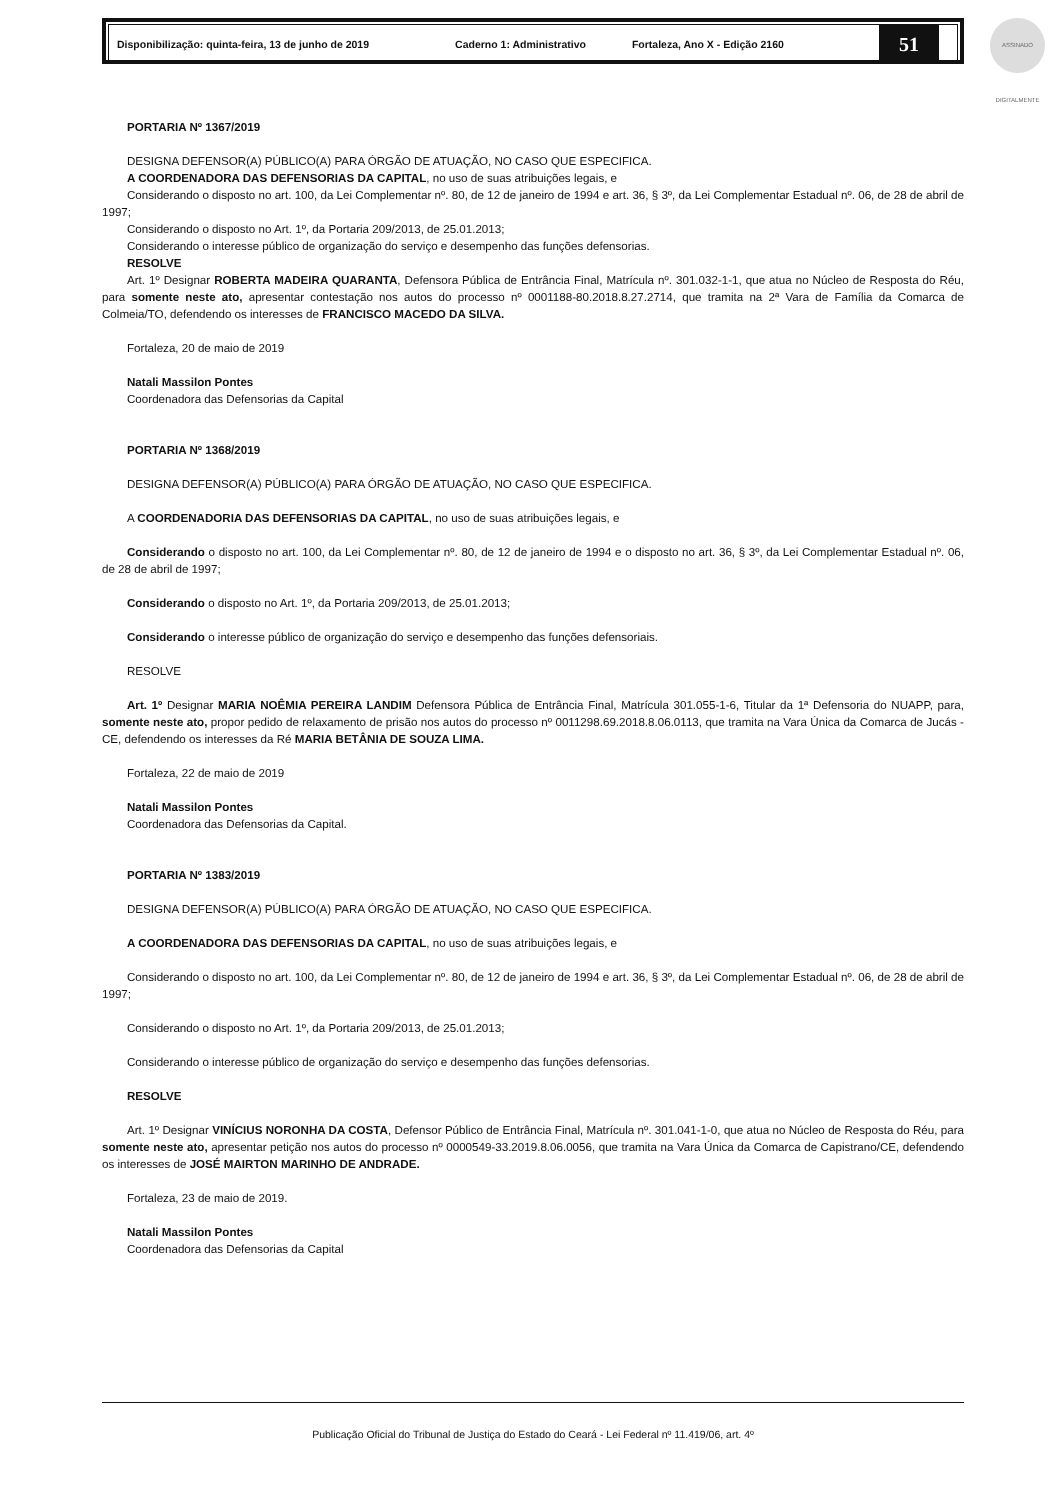Disponibilização: quinta-feira, 13 de junho de 2019 Caderno 1: Administrativo Fortaleza, Ano X - Edição 2160
51
ASSINADO DIGITALMENTE
PORTARIA Nº 1367/2019
DESIGNA DEFENSOR(A) PÚBLICO(A) PARA ÓRGÃO DE ATUAÇÃO, NO CASO QUE ESPECIFICA.
A COORDENADORA DAS DEFENSORIAS DA CAPITAL, no uso de suas atribuições legais, e
Considerando o disposto no art. 100, da Lei Complementar nº. 80, de 12 de janeiro de 1994 e art. 36, § 3º, da Lei Complementar Estadual nº. 06, de 28 de abril de 1997;
Considerando o disposto no Art. 1º, da Portaria 209/2013, de 25.01.2013;
Considerando o interesse público de organização do serviço e desempenho das funções defensorias.
RESOLVE
Art. 1º Designar ROBERTA MADEIRA QUARANTA, Defensora Pública de Entrância Final, Matrícula nº. 301.032-1-1, que atua no Núcleo de Resposta do Réu, para somente neste ato, apresentar contestação nos autos do processo nº 0001188-80.2018.8.27.2714, que tramita na 2ª Vara de Família da Comarca de Colmeia/TO, defendendo os interesses de FRANCISCO MACEDO DA SILVA.
Fortaleza, 20 de maio de 2019
Natali Massilon Pontes
Coordenadora das Defensorias da Capital
PORTARIA Nº 1368/2019
DESIGNA DEFENSOR(A) PÚBLICO(A) PARA ÓRGÃO DE ATUAÇÃO, NO CASO QUE ESPECIFICA.
A COORDENADORIA DAS DEFENSORIAS DA CAPITAL, no uso de suas atribuições legais, e
Considerando o disposto no art. 100, da Lei Complementar nº. 80, de 12 de janeiro de 1994 e o disposto no art. 36, § 3º, da Lei Complementar Estadual nº. 06, de 28 de abril de 1997;
Considerando o disposto no Art. 1º, da Portaria 209/2013, de 25.01.2013;
Considerando o interesse público de organização do serviço e desempenho das funções defensoriais.
RESOLVE
Art. 1º Designar MARIA NOÊMIA PEREIRA LANDIM Defensora Pública de Entrância Final, Matrícula 301.055-1-6, Titular da 1ª Defensoria do NUAPP, para, somente neste ato, propor pedido de relaxamento de prisão nos autos do processo nº 0011298.69.2018.8.06.0113, que tramita na Vara Única da Comarca de Jucás -CE, defendendo os interesses da Ré MARIA BETÂNIA DE SOUZA LIMA.
Fortaleza, 22 de maio de 2019
Natali Massilon Pontes
Coordenadora das Defensorias da Capital.
PORTARIA Nº 1383/2019
DESIGNA DEFENSOR(A) PÚBLICO(A) PARA ÓRGÃO DE ATUAÇÃO, NO CASO QUE ESPECIFICA.
A COORDENADORA DAS DEFENSORIAS DA CAPITAL, no uso de suas atribuições legais, e
Considerando o disposto no art. 100, da Lei Complementar nº. 80, de 12 de janeiro de 1994 e art. 36, § 3º, da Lei Complementar Estadual nº. 06, de 28 de abril de 1997;
Considerando o disposto no Art. 1º, da Portaria 209/2013, de 25.01.2013;
Considerando o interesse público de organização do serviço e desempenho das funções defensorias.
RESOLVE
Art. 1º Designar VINÍCIUS NORONHA DA COSTA, Defensor Público de Entrância Final, Matrícula nº. 301.041-1-0, que atua no Núcleo de Resposta do Réu, para somente neste ato, apresentar petição nos autos do processo nº 0000549-33.2019.8.06.0056, que tramita na Vara Única da Comarca de Capistrano/CE, defendendo os interesses de JOSÉ MAIRTON MARINHO DE ANDRADE.
Fortaleza, 23 de maio de 2019.
Natali Massilon Pontes
Coordenadora das Defensorias da Capital
Publicação Oficial do Tribunal de Justiça do Estado do Ceará - Lei Federal nº 11.419/06, art. 4º